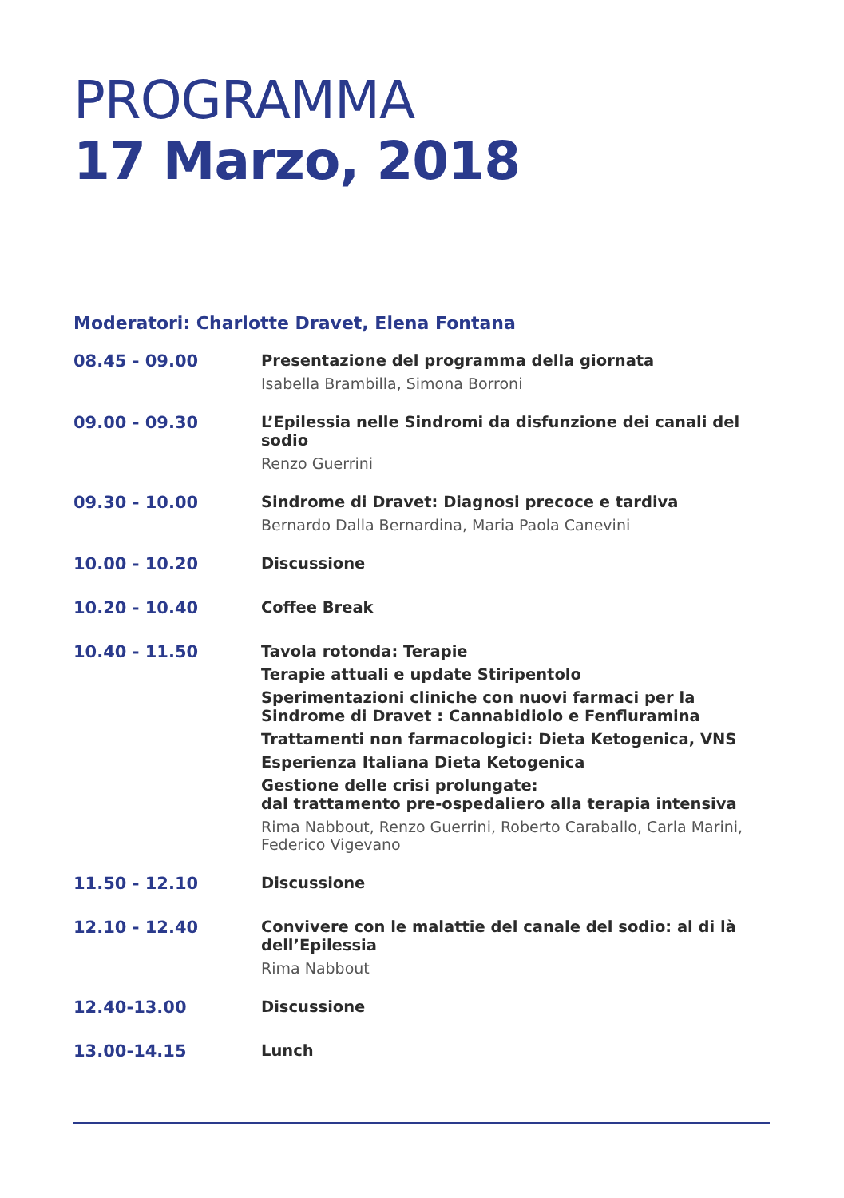PROGRAMMA
17 Marzo, 2018
Moderatori: Charlotte Dravet, Elena Fontana
| 08.45 - 09.00 | Presentazione del programma della giornata Isabella Brambilla, Simona Borroni |
| 09.00 - 09.30 | L’Epilessia nelle Sindromi da disfunzione dei canali del sodio Renzo Guerrini |
| 09.30 - 10.00 | Sindrome di Dravet: Diagnosi precoce e tardiva Bernardo Dalla Bernardina, Maria Paola Canevini |
| 10.00 - 10.20 | Discussione |
| 10.20 - 10.40 | Coffee Break |
| 10.40 - 11.50 | Tavola rotonda: Terapie Terapie attuali e update Stiripentolo Sperimentazioni cliniche con nuovi farmaci per la Sindrome di Dravet : Cannabidiolo e Fenfluramina Trattamenti non farmacologici: Dieta Ketogenica, VNS Esperienza Italiana Dieta Ketogenica Gestione delle crisi prolungate: dal trattamento pre-ospedaliero alla terapia intensiva Rima Nabbout, Renzo Guerrini, Roberto Caraballo, Carla Marini, Federico Vigevano |
| 11.50 - 12.10 | Discussione |
| 12.10 - 12.40 | Convivere con le malattie del canale del sodio: al di là dell’Epilessia Rima Nabbout |
| 12.40-13.00 | Discussione |
| 13.00-14.15 | Lunch |